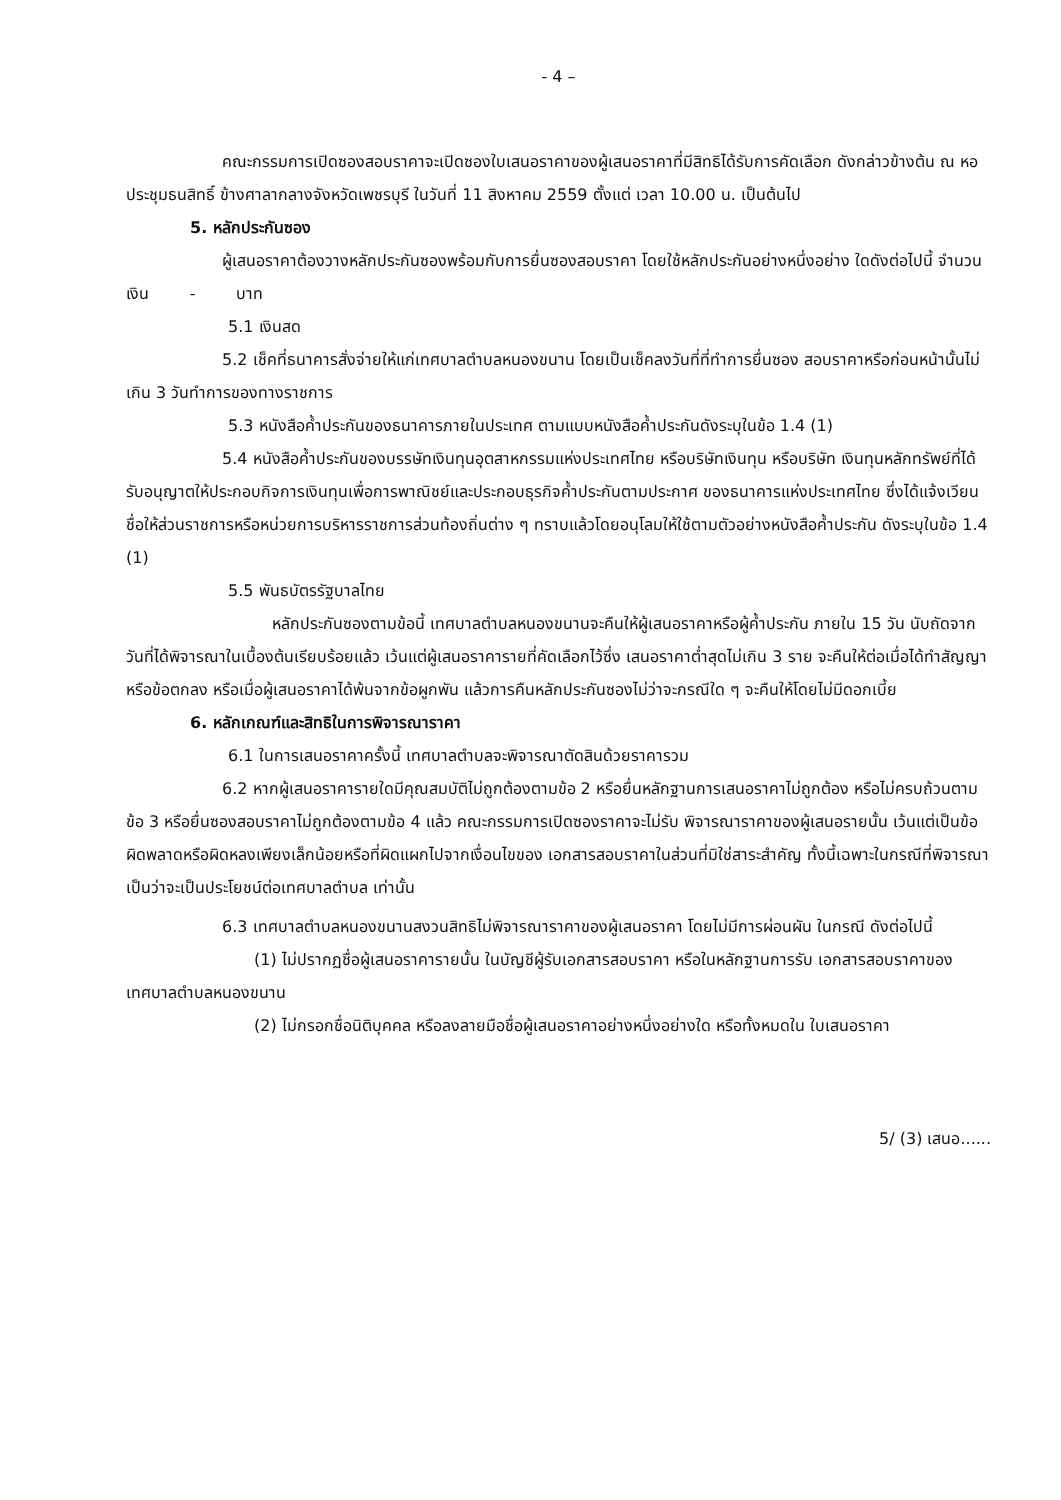- 4 –
คณะกรรมการเปิดซองสอบราคาจะเปิดซองใบเสนอราคาของผู้เสนอราคาที่มีสิทธิได้รับการคัดเลือก ดังกล่าวข้างต้น ณ หอประชุมธนสิทธิ์ ข้างศาลากลางจังหวัดเพชรบุรี ในวันที่ 11 สิงหาคม 2559 ตั้งแต่ เวลา 10.00 น. เป็นต้นไป
5. หลักประกันซอง
ผู้เสนอราคาต้องวางหลักประกันซองพร้อมกับการยื่นซองสอบราคา โดยใช้หลักประกันอย่างหนึ่งอย่าง ใดดังต่อไปนี้ จำนวนเงิน - บาท
5.1 เงินสด
5.2 เช็คที่ธนาคารสั่งจ่ายให้แก่เทศบาลตำบลหนองขนาน โดยเป็นเช็คลงวันที่ที่ทำการยื่นซอง สอบราคาหรือก่อนหน้านั้นไม่เกิน 3 วันทำการของทางราชการ
5.3 หนังสือค้ำประกันของธนาคารภายในประเทศ ตามแบบหนังสือค้ำประกันดังระบุในข้อ 1.4 (1)
5.4 หนังสือค้ำประกันของบรรษัทเงินทุนอุตสาหกรรมแห่งประเทศไทย หรือบริษัทเงินทุน หรือบริษัท เงินทุนหลักทรัพย์ที่ได้รับอนุญาตให้ประกอบกิจการเงินทุนเพื่อการพาณิชย์และประกอบธุรกิจค้ำประกันตามประกาศ ของธนาคารแห่งประเทศไทย ซึ่งได้แจ้งเวียนชื่อให้ส่วนราชการหรือหน่วยการบริหารราชการส่วนท้องถิ่นต่าง ๆ ทราบแล้วโดยอนุโลมให้ใช้ตามตัวอย่างหนังสือค้ำประกัน ดังระบุในข้อ 1.4 (1)
5.5 พันธบัตรรัฐบาลไทย
หลักประกันซองตามข้อนี้ เทศบาลตำบลหนองขนานจะคืนให้ผู้เสนอราคาหรือผู้ค้ำประกัน ภายใน 15 วัน นับถัดจากวันที่ได้พิจารณาในเบื้องต้นเรียบร้อยแล้ว เว้นแต่ผู้เสนอราคารายที่คัดเลือกไว้ซึ่ง เสนอราคาต่ำสุดไม่เกิน 3 ราย จะคืนให้ต่อเมื่อได้ทำสัญญาหรือข้อตกลง หรือเมื่อผู้เสนอราคาได้พ้นจากข้อผูกพัน แล้วการคืนหลักประกันซองไม่ว่าจะกรณีใด ๆ จะคืนให้โดยไม่มีดอกเบี้ย
6. หลักเกณฑ์และสิทธิในการพิจารณาราคา
6.1 ในการเสนอราคาครั้งนี้ เทศบาลตำบลจะพิจารณาตัดสินด้วยราคารวม
6.2 หากผู้เสนอราคารายใดมีคุณสมบัติไม่ถูกต้องตามข้อ 2 หรือยื่นหลักฐานการเสนอราคาไม่ถูกต้อง หรือไม่ครบถ้วนตามข้อ 3 หรือยื่นซองสอบราคาไม่ถูกต้องตามข้อ 4 แล้ว คณะกรรมการเปิดซองราคาจะไม่รับ พิจารณาราคาของผู้เสนอรายนั้น เว้นแต่เป็นข้อผิดพลาดหรือผิดหลงเพียงเล็กน้อยหรือที่ผิดแผกไปจากเงื่อนไขของ เอกสารสอบราคาในส่วนที่มิใช่สาระสำคัญ ทั้งนี้เฉพาะในกรณีที่พิจารณาเป็นว่าจะเป็นประโยชน์ต่อเทศบาลตำบล เท่านั้น
6.3 เทศบาลตำบลหนองขนานสงวนสิทธิไม่พิจารณาราคาของผู้เสนอราคา โดยไม่มีการผ่อนผัน ในกรณี ดังต่อไปนี้
(1) ไม่ปรากฏชื่อผู้เสนอราคารายนั้น ในบัญชีผู้รับเอกสารสอบราคา หรือในหลักฐานการรับ เอกสารสอบราคาของเทศบาลตำบลหนองขนาน
(2) ไม่กรอกชื่อนิติบุคคล หรือลงลายมือชื่อผู้เสนอราคาอย่างหนึ่งอย่างใด หรือทั้งหมดใน ใบเสนอราคา
5/ (3) เสนอ......